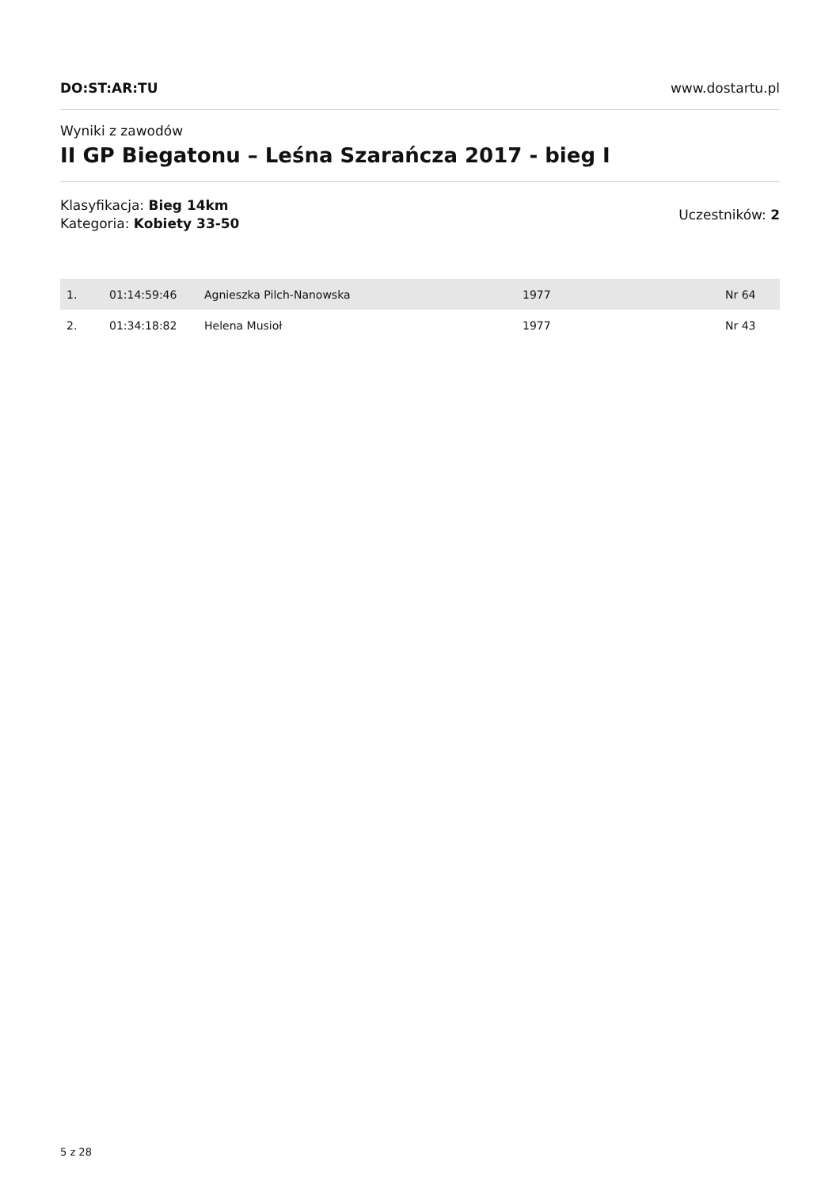DO:ST:AR:TU www.dostartu.pl
Wyniki z zawodów
II GP Biegatonu – Leśna Szarańcza 2017 - bieg I
Klasyfikacja: Bieg 14km
Kategoria: Kobiety 33-50
Uczestników: 2
| 1. | 01:14:59:46 | Agnieszka Pilch-Nanowska | 1977 | Nr 64 |
| 2. | 01:34:18:82 | Helena Musioł | 1977 | Nr 43 |
5 z 28